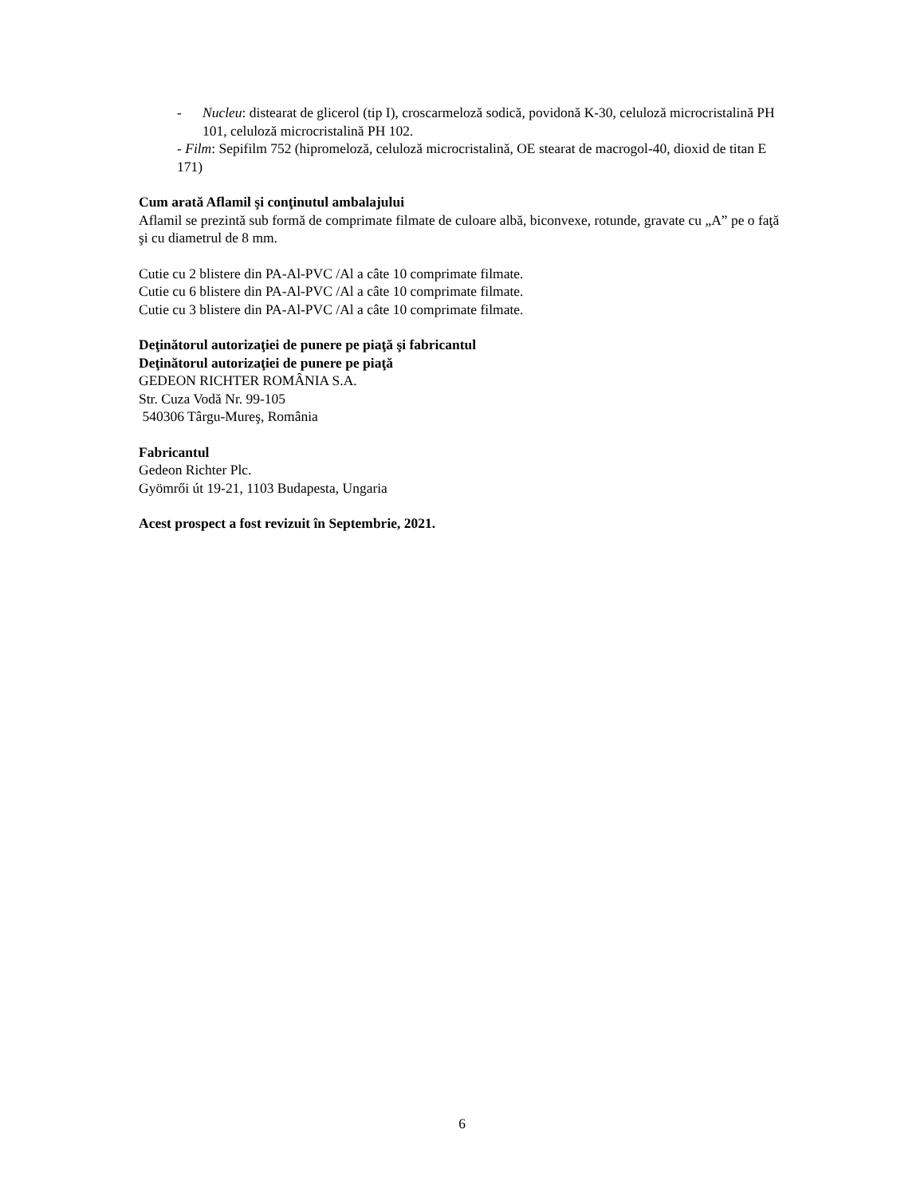- Nucleu: distearat de glicerol (tip I), croscarmeloză sodică, povidonă K-30, celuloză microcristalină PH 101, celuloză microcristalină PH 102.
- Film: Sepifilm 752 (hipromeloză, celuloză microcristalină, OE stearat de macrogol-40, dioxid de titan E 171)
Cum arată Aflamil şi conţinutul ambalajului
Aflamil se prezintă sub formă de comprimate filmate de culoare albă, biconvexe, rotunde, gravate cu „A” pe o faţă şi cu diametrul de 8 mm.
Cutie cu 2 blistere din PA-Al-PVC /Al a câte 10 comprimate filmate.
Cutie cu 6 blistere din PA-Al-PVC /Al a câte 10 comprimate filmate.
Cutie cu 3 blistere din PA-Al-PVC /Al a câte 10 comprimate filmate.
Deţinătorul autorizaţiei de punere pe piaţă şi fabricantul
Deţinătorul autorizaţiei de punere pe piaţă
GEDEON RICHTER ROMÂNIA S.A.
Str. Cuza Vodă Nr. 99-105
540306 Târgu-Mureş, România
Fabricantul
Gedeon Richter Plc.
Gyömrői út 19-21, 1103 Budapesta, Ungaria
Acest prospect a fost revizuit în Septembrie, 2021.
6